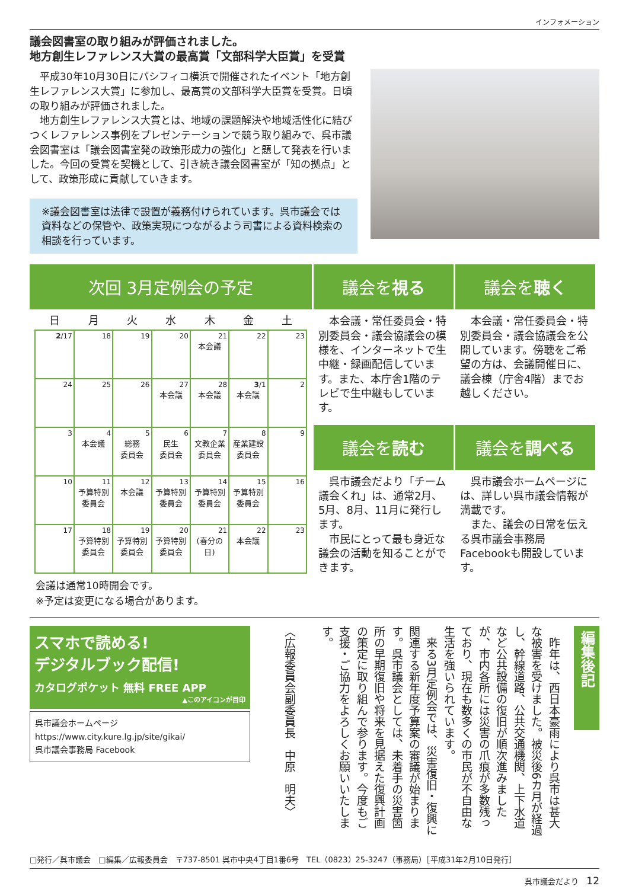インフォメーション
議会図書室の取り組みが評価されました。
地方創生レファレンス大賞の最高賞「文部科学大臣賞」を受賞
　平成30年10月30日にパシフィコ横浜で開催されたイベント「地方創生レファレンス大賞」に参加し、最高賞の文部科学大臣賞を受賞。日頃の取り組みが評価されました。
　地方創生レファレンス大賞とは、地域の課題解決や地域活性化に結びつくレファレンス事例をプレゼンテーションで競う取り組みで、呉市議会図書室は「議会図書室発の政策形成力の強化」と題して発表を行いました。今回の受賞を契機として、引き続き議会図書室が「知の拠点」として、政策形成に貢献していきます。
※議会図書室は法律で設置が義務付けられています。呉市議会では資料などの保管や、政策実現につながるよう司書による資料検索の相談を行っています。
次回 3月定例会の予定
| 日 | 月 | 火 | 水 | 木 | 金 | 土 |
| --- | --- | --- | --- | --- | --- | --- |
| 2 /17 | 18 | 19 | 20 | 21 本会議 | 22 | 23 |
| 24 | 25 | 26 | 27 本会議 | 28 本会議 | 3 /1 本会議 | 2 |
| 3 | 4 本会議 | 5 総務 委員会 | 6 民生 委員会 | 7 文教企業 委員会 | 8 産業建設 委員会 | 9 |
| 10 | 11 予算特別 委員会 | 12 本会議 | 13 予算特別 委員会 | 14 予算特別 委員会 | 15 予算特別 委員会 | 16 |
| 17 | 18 予算特別 委員会 | 19 予算特別 委員会 | 20 予算特別 委員会 | 21 (春分の日) | 22 本会議 | 23 |
会議は通常10時開会です。
※予定は変更になる場合があります。
議会を視る
　本会議・常任委員会・特別委員会・議会協議会の模様を、インターネットで生中継・録画配信しています。また、本庁舎1階のテレビで生中継もしています。
議会を聴く
　本会議・常任委員会・特別委員会・議会協議会を公開しています。傍聴をご希望の方は、会議開催日に、議会棟（庁舎4階）までお越しください。
議会を読む
　呉市議会だより「チーム議会くれ」は、通常2月、5月、8月、11月に発行します。
　市民にとって最も身近な議会の活動を知ることができます。
議会を調べる
　呉市議会ホームページには、詳しい呉市議会情報が満載です。
　また、議会の日常を伝える呉市議会事務局Facebookも開設しています。
スマホで読める!
デジタルブック配信!
カタログポケット 無料 FREE APP
▲このアイコンが目印
呉市議会ホームページ
https://www.city.kure.lg.jp/site/gikai/
呉市議会事務局 Facebook
〈広報委員会副委員長　中原　明夫〉
　昨年は、西日本豪雨により呉市は甚大な被害を受けました。被災後6カ月が経過し、幹線道路、公共交通機関、上下水道など公共設備の復旧が順次進みましたが、市内各所には災害の爪痕が多数残っており、現在も数多くの市民が不自由な生活を強いられています。
　来る3月定例会では、災害復旧・復興に関連する新年度予算案の審議が始まります。呉市議会としては、未着手の災害箇所の早期復旧や将来を見据えた復興計画の策定に取り組んで参ります。今度もご支援・ご協力をよろしくお願いいたします。
編集後記
□発行／呉市議会　□編集／広報委員会　〒737-8501 呉市中央4丁目1番6号　TEL（0823）25-3247（事務局）［平成31年2月10日発行］
呉市議会だより　12